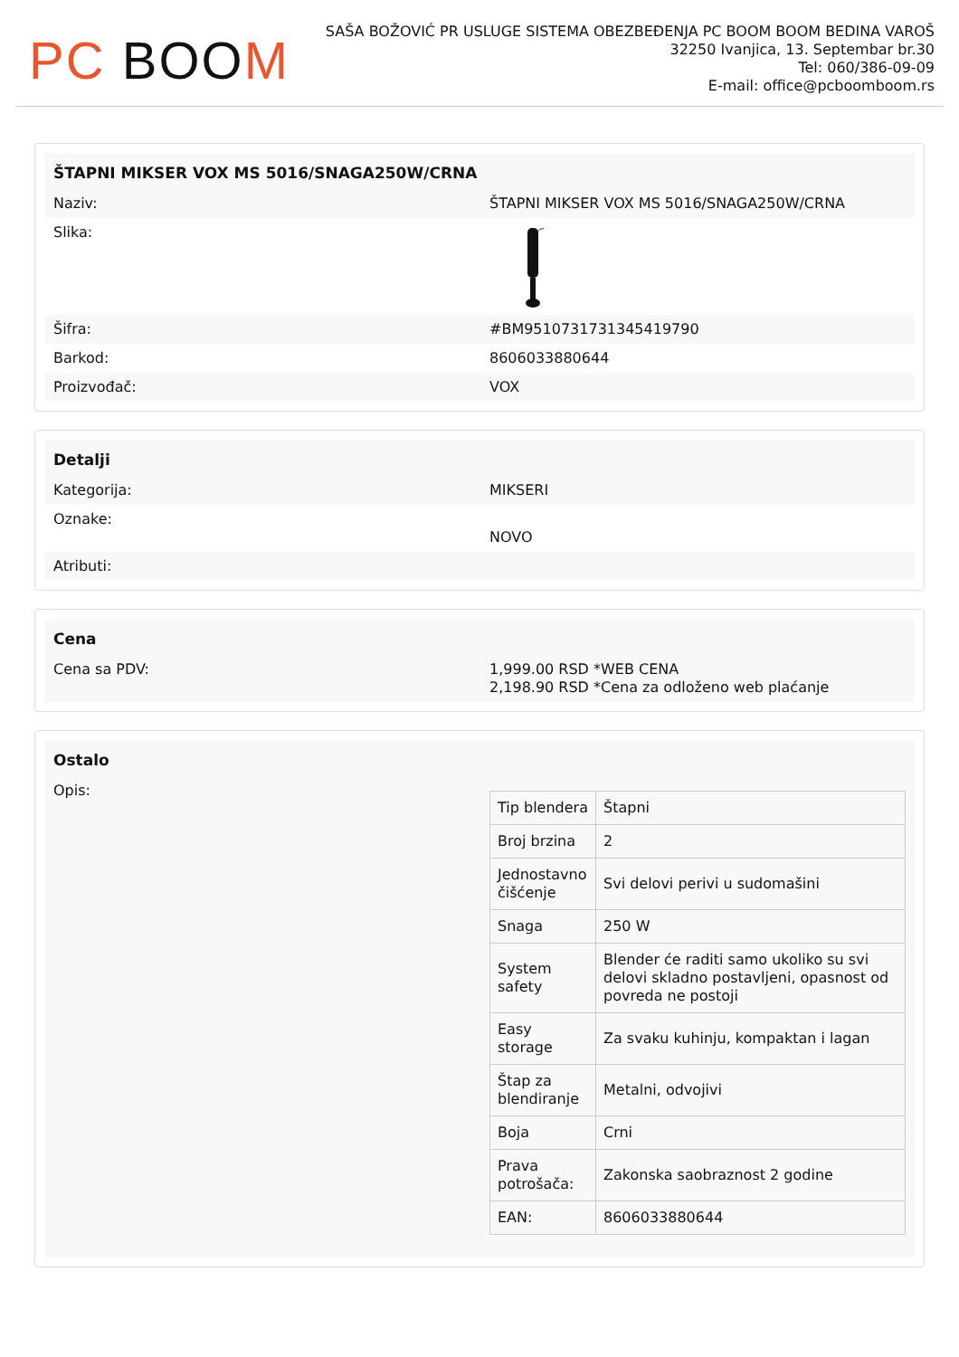PC BOO M
SAŠA BOŽOVIĆ PR USLUGE SISTEMA OBEZBEĐENJA PC BOOM BOOM BEDINA VAROŠ
32250 Ivanjica, 13. Septembar br.30
Tel: 060/386-09-09
E-mail: office@pcboomboom.rs
ŠTAPNI MIKSER VOX MS 5016/SNAGA250W/CRNA
Naziv: ŠTAPNI MIKSER VOX MS 5016/SNAGA250W/CRNA
Slika:
Šifra: #BM9510731731345419790
Barkod: 8606033880644
Proizvođač: VOX
Detalji
Kategorija: MIKSERI
Oznake:
NOVO
Atributi:
Cena
Cena sa PDV: 1,999.00 RSD *WEB CENA
2,198.90 RSD *Cena za odloženo web plaćanje
Ostalo
Opis:
| Tip blendera | Štapni |
| Broj brzina | 2 |
| Jednostavno čišćenje | Svi delovi perivi u sudomašini |
| Snaga | 250 W |
| System safety | Blender će raditi samo ukoliko su svi delovi skladno postavljeni, opasnost od povreda ne postoji |
| Easy storage | Za svaku kuhinju, kompaktan i lagan |
| Štap za blendiranje | Metalni, odvojivi |
| Boja | Crni |
| Prava potrošača: | Zakonska saobraznost 2 godine |
| EAN: | 8606033880644 |